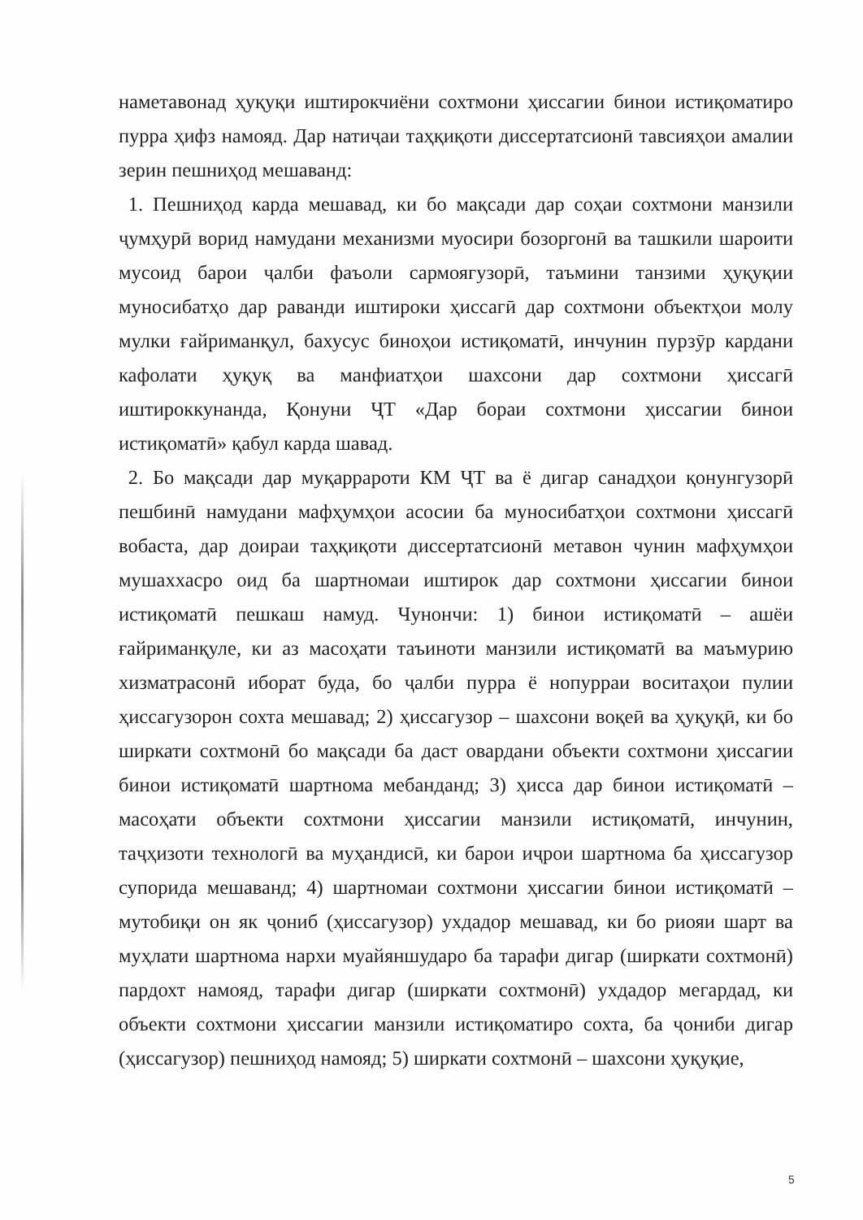наметавонад ҳуқуқи иштирокчиёни сохтмони ҳиссагии бинои истиқоматиро пурра ҳифз намояд. Дар натиҷаи таҳқиқоти диссертатсионӣ тавсияҳои амалии зерин пешниҳод мешаванд:
1. Пешниҳод карда мешавад, ки бо мақсади дар соҳаи сохтмони манзили ҷумҳурӣ ворид намудани механизми муосири бозоргонӣ ва ташкили шароити мусоид барои ҷалби фаъоли сармоягузорӣ, таъмини танзими ҳуқуқии муносибатҳо дар раванди иштироки ҳиссагӣ дар сохтмони объектҳои молу мулки ғайриманқул, бахусус биноҳои истиқоматӣ, инчунин пурзӯр кардани кафолати ҳуқуқ ва манфиатҳои шахсони дар сохтмони ҳиссагӣ иштироккунанда, Қонуни ҶТ «Дар бораи сохтмони ҳиссагии бинои истиқоматӣ» қабул карда шавад.
2. Бо мақсади дар муқаррароти КМ ҶТ ва ё дигар санадҳои қонунгузорӣ пешбинӣ намудани мафҳумҳои асосии ба муносибатҳои сохтмони ҳиссагӣ вобаста, дар доираи таҳқиқоти диссертатсионӣ метавон чунин мафҳумҳои мушаххасро оид ба шартномаи иштирок дар сохтмони ҳиссагии бинои истиқоматӣ пешкаш намуд. Чунончи: 1) бинои истиқоматӣ – ашёи ғайриманқуле, ки аз масоҳати таъиноти манзили истиқоматӣ ва маъмурию хизматрасонӣ иборат буда, бо ҷалби пурра ё нопурраи воситаҳои пулии ҳиссагузорон сохта мешавад; 2) ҳиссагузор – шахсони воқеӣ ва ҳуқуқӣ, ки бо ширкати сохтмонӣ бо мақсади ба даст овардани объекти сохтмони ҳиссагии бинои истиқоматӣ шартнома мебанданд; 3) ҳисса дар бинои истиқоматӣ – масоҳати объекти сохтмони ҳиссагии манзили истиқоматӣ, инчунин, таҷҳизоти технологӣ ва муҳандисӣ, ки барои иҷрои шартнома ба ҳиссагузор супорида мешаванд; 4) шартномаи сохтмони ҳиссагии бинои истиқоматӣ – мутобиқи он як ҷониб (ҳиссагузор) ухдадор мешавад, ки бо риояи шарт ва муҳлати шартнома нархи муайяншударо ба тарафи дигар (ширкати сохтмонӣ) пардохт намояд, тарафи дигар (ширкати сохтмонӣ) ухдадор мегардад, ки объекти сохтмони ҳиссагии манзили истиқоматиро сохта, ба ҷониби дигар (ҳиссагузор) пешниҳод намояд; 5) ширкати сохтмонӣ – шахсони ҳуқуқие,
5